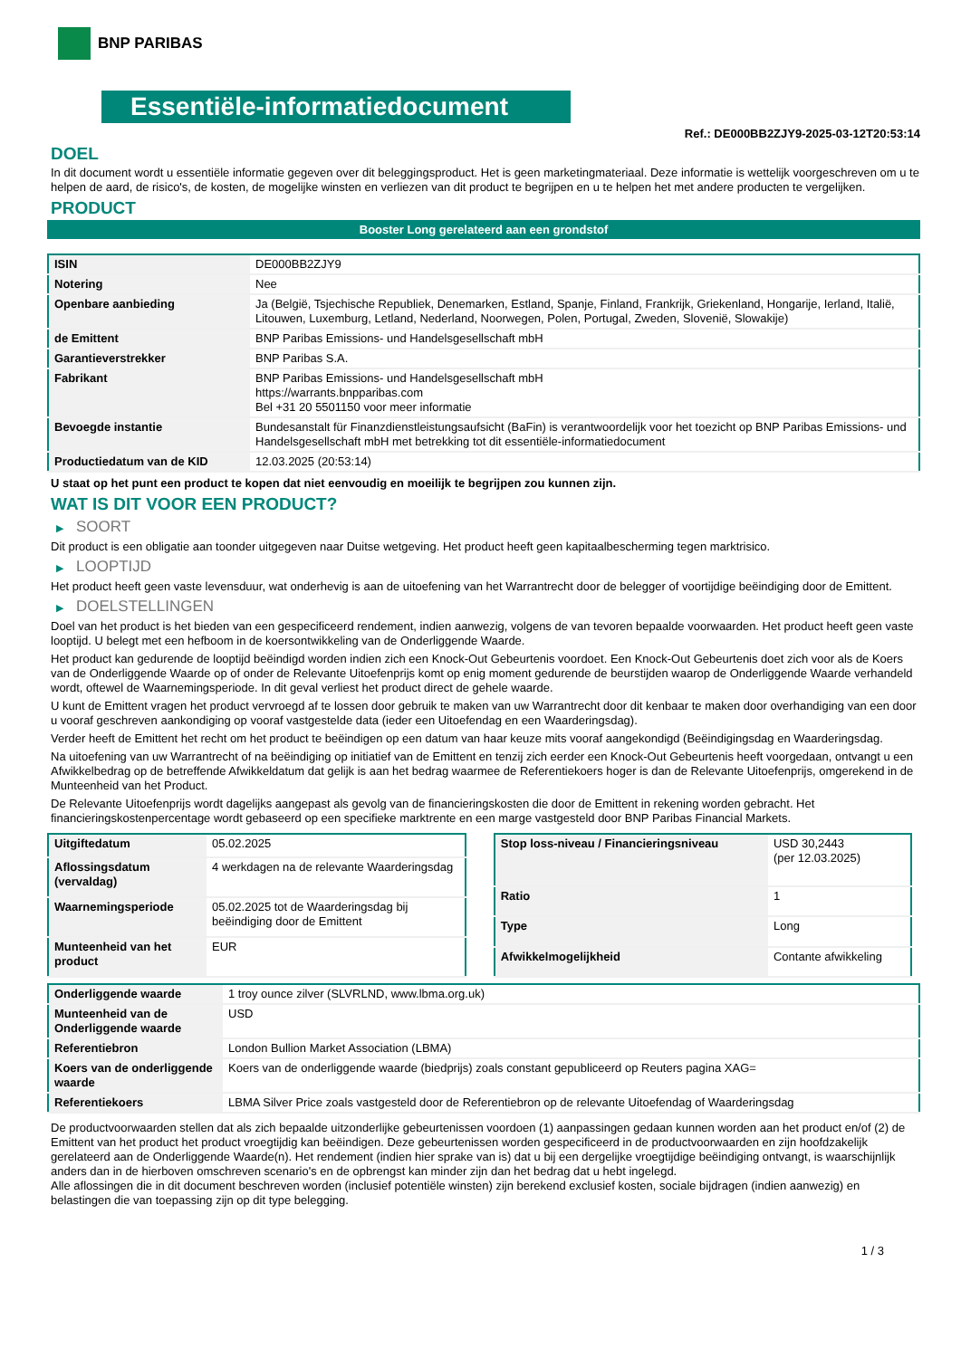BNP PARIBAS
Essentiële-informatiedocument
Ref.: DE000BB2ZJY9-2025-03-12T20:53:14
DOEL
In dit document wordt u essentiële informatie gegeven over dit beleggingsproduct. Het is geen marketingmateriaal. Deze informatie is wettelijk voorgeschreven om u te helpen de aard, de risico's, de kosten, de mogelijke winsten en verliezen van dit product te begrijpen en u te helpen het met andere producten te vergelijken.
PRODUCT
Booster Long gerelateerd aan een grondstof
| ISIN | DE000BB2ZJY9 |
| Notering | Nee |
| Openbare aanbieding | Ja (België, Tsjechische Republiek, Denemarken, Estland, Spanje, Finland, Frankrijk, Griekenland, Hongarije, Ierland, Italië, Litouwen, Luxemburg, Letland, Nederland, Noorwegen, Polen, Portugal, Zweden, Slovenië, Slowakije) |
| de Emittent | BNP Paribas Emissions- und Handelsgesellschaft mbH |
| Garantieverstrekker | BNP Paribas S.A. |
| Fabrikant | BNP Paribas Emissions- und Handelsgesellschaft mbH https://warrants.bnpparibas.com Bel +31 20 5501150 voor meer informatie |
| Bevoegde instantie | Bundesanstalt für Finanzdienstleistungsaufsicht (BaFin) is verantwoordelijk voor het toezicht op BNP Paribas Emissions- und Handelsgesellschaft mbH met betrekking tot dit essentiële-informatiedocument |
| Productiedatum van de KID | 12.03.2025 (20:53:14) |
U staat op het punt een product te kopen dat niet eenvoudig en moeilijk te begrijpen zou kunnen zijn.
WAT IS DIT VOOR EEN PRODUCT?
▶ SOORT
Dit product is een obligatie aan toonder uitgegeven naar Duitse wetgeving. Het product heeft geen kapitaalbescherming tegen marktrisico.
▶ LOOPTIJD
Het product heeft geen vaste levensduur, wat onderhevig is aan de uitoefening van het Warrantrecht door de belegger of voortijdige beëindiging door de Emittent.
▶ DOELSTELLINGEN
Doel van het product is het bieden van een gespecificeerd rendement, indien aanwezig, volgens de van tevoren bepaalde voorwaarden. Het product heeft geen vaste looptijd. U belegt met een hefboom in de koersontwikkeling van de Onderliggende Waarde.
Het product kan gedurende de looptijd beëindigd worden indien zich een Knock-Out Gebeurtenis voordoet. Een Knock-Out Gebeurtenis doet zich voor als de Koers van de Onderliggende Waarde op of onder de Relevante Uitoefenprijs komt op enig moment gedurende de beurstijden waarop de Onderliggende Waarde verhandeld wordt, oftewel de Waarnemingsperiode. In dit geval verliest het product direct de gehele waarde.
U kunt de Emittent vragen het product vervroegd af te lossen door gebruik te maken van uw Warrantrecht door dit kenbaar te maken door overhandiging van een door u vooraf geschreven aankondiging op vooraf vastgestelde data (ieder een Uitoefendag en een Waarderingsdag).
Verder heeft de Emittent het recht om het product te beëindigen op een datum van haar keuze mits vooraf aangekondigd (Beëindigingsdag en Waarderingsdag.
Na uitoefening van uw Warrantrecht of na beëindiging op initiatief van de Emittent en tenzij zich eerder een Knock-Out Gebeurtenis heeft voorgedaan, ontvangt u een Afwikkelbedrag op de betreffende Afwikkeldatum dat gelijk is aan het bedrag waarmee de Referentiekoers hoger is dan de Relevante Uitoefenprijs, omgerekend in de Munteenheid van het Product.
De Relevante Uitoefenprijs wordt dagelijks aangepast als gevolg van de financieringskosten die door de Emittent in rekening worden gebracht. Het financieringskostenpercentage wordt gebaseerd op een specifieke marktrente en een marge vastgesteld door BNP Paribas Financial Markets.
| Uitgiftedatum | 05.02.2025 |
| Aflossingsdatum (vervaldag) | 4 werkdagen na de relevante Waarderingsdag |
| Waarnemingsperiode | 05.02.2025 tot de Waarderingsdag bij beëindiging door de Emittent |
| Munteenheid van het product | EUR |
| Stop loss-niveau / Financieringsniveau | USD 30,2443 (per 12.03.2025) |
| Ratio | 1 |
| Type | Long |
| Afwikkelmogelijkheid | Contante afwikkeling |
| Onderliggende waarde | 1 troy ounce zilver (SLVRLND, www.lbma.org.uk) |
| Munteenheid van de Onderliggende waarde | USD |
| Referentiebron | London Bullion Market Association (LBMA) |
| Koers van de onderliggende waarde | Koers van de onderliggende waarde (biedprijs) zoals constant gepubliceerd op Reuters pagina XAG= |
| Referentiekoers | LBMA Silver Price zoals vastgesteld door de Referentiebron op de relevante Uitoefendag of Waarderingsdag |
De productvoorwaarden stellen dat als zich bepaalde uitzonderlijke gebeurtenissen voordoen (1) aanpassingen gedaan kunnen worden aan het product en/of (2) de Emittent van het product het product vroegtijdig kan beëindigen. Deze gebeurtenissen worden gespecificeerd in de productvoorwaarden en zijn hoofdzakelijk gerelateerd aan de Onderliggende Waarde(n). Het rendement (indien hier sprake van is) dat u bij een dergelijke vroegtijdige beëindiging ontvangt, is waarschijnlijk anders dan in de hierboven omschreven scenario's en de opbrengst kan minder zijn dan het bedrag dat u hebt ingelegd.
Alle aflossingen die in dit document beschreven worden (inclusief potentiële winsten) zijn berekend exclusief kosten, sociale bijdragen (indien aanwezig) en belastingen die van toepassing zijn op dit type belegging.
1 / 3